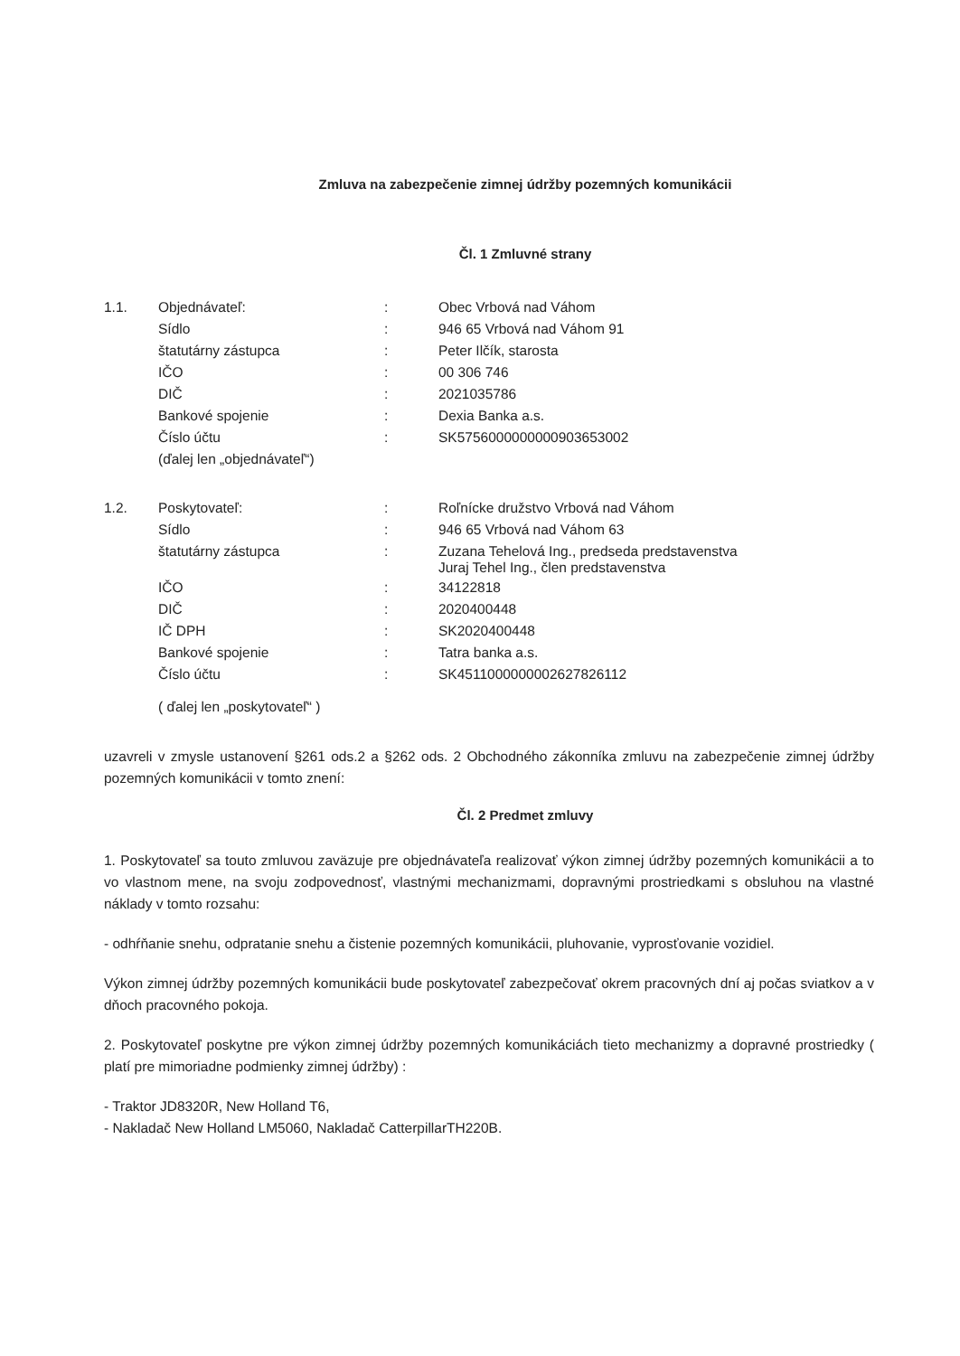Zmluva na zabezpečenie zimnej údržby pozemných komunikácii
Čl. 1 Zmluvné strany
| 1.1. | Objednávateľ: | : | Obec Vrbová nad Váhom |
| | Sídlo | : | 946 65 Vrbová nad Váhom 91 |
| | štatutárny zástupca | : | Peter Ilčík, starosta |
| | IČO | : | 00 306 746 |
| | DIČ | : | 2021035786 |
| | Bankové spojenie | : | Dexia Banka a.s. |
| | Číslo účtu | : | SK5756000000000903653002 |
| | (ďalej len „objednávateľ“) | | |
| 1.2. | Poskytovateľ: | : | Roľnícke družstvo Vrbová nad Váhom |
| | Sídlo | : | 946 65 Vrbová nad Váhom 63 |
| | štatutárny zástupca | : | Zuzana Tehelová Ing., predseda predstavenstva Juraj Tehel Ing., člen predstavenstva |
| | IČO | : | 34122818 |
| | DIČ | : | 2020400448 |
| | IČ DPH | : | SK2020400448 |
| | Bankové spojenie | : | Tatra banka a.s. |
| | Číslo účtu | : | SK4511000000002627826112 |
| | ( ďalej len „poskytovateľ“ ) | | |
uzavreli v zmysle ustanovení §261 ods.2 a §262 ods. 2 Obchodného zákonníka zmluvu na zabezpečenie zimnej údržby pozemných komunikácii v tomto znení:
Čl. 2 Predmet zmluvy
1. Poskytovateľ sa touto zmluvou zaväzuje pre objednávateľa realizovať výkon zimnej údržby pozemných komunikácii a to vo vlastnom mene, na svoju zodpovednosť, vlastnými mechanizmami, dopravnými prostriedkami s obsluhou na vlastné náklady v tomto rozsahu:
- odhŕňanie snehu, odpratanie snehu a čistenie pozemných komunikácii, pluhovanie, vyprosťovanie vozidiel.
Výkon zimnej údržby pozemných komunikácii bude poskytovateľ zabezpečovať okrem pracovných dní aj počas sviatkov a v dňoch pracovného pokoja.
2. Poskytovateľ poskytne pre výkon zimnej údržby pozemných komunikáciách tieto mechanizmy a dopravné prostriedky ( platí pre mimoriadne podmienky zimnej údržby) :
- Traktor JD8320R, New Holland T6,
- Nakladač New Holland LM5060, Nakladač CatterpillarTH220B.